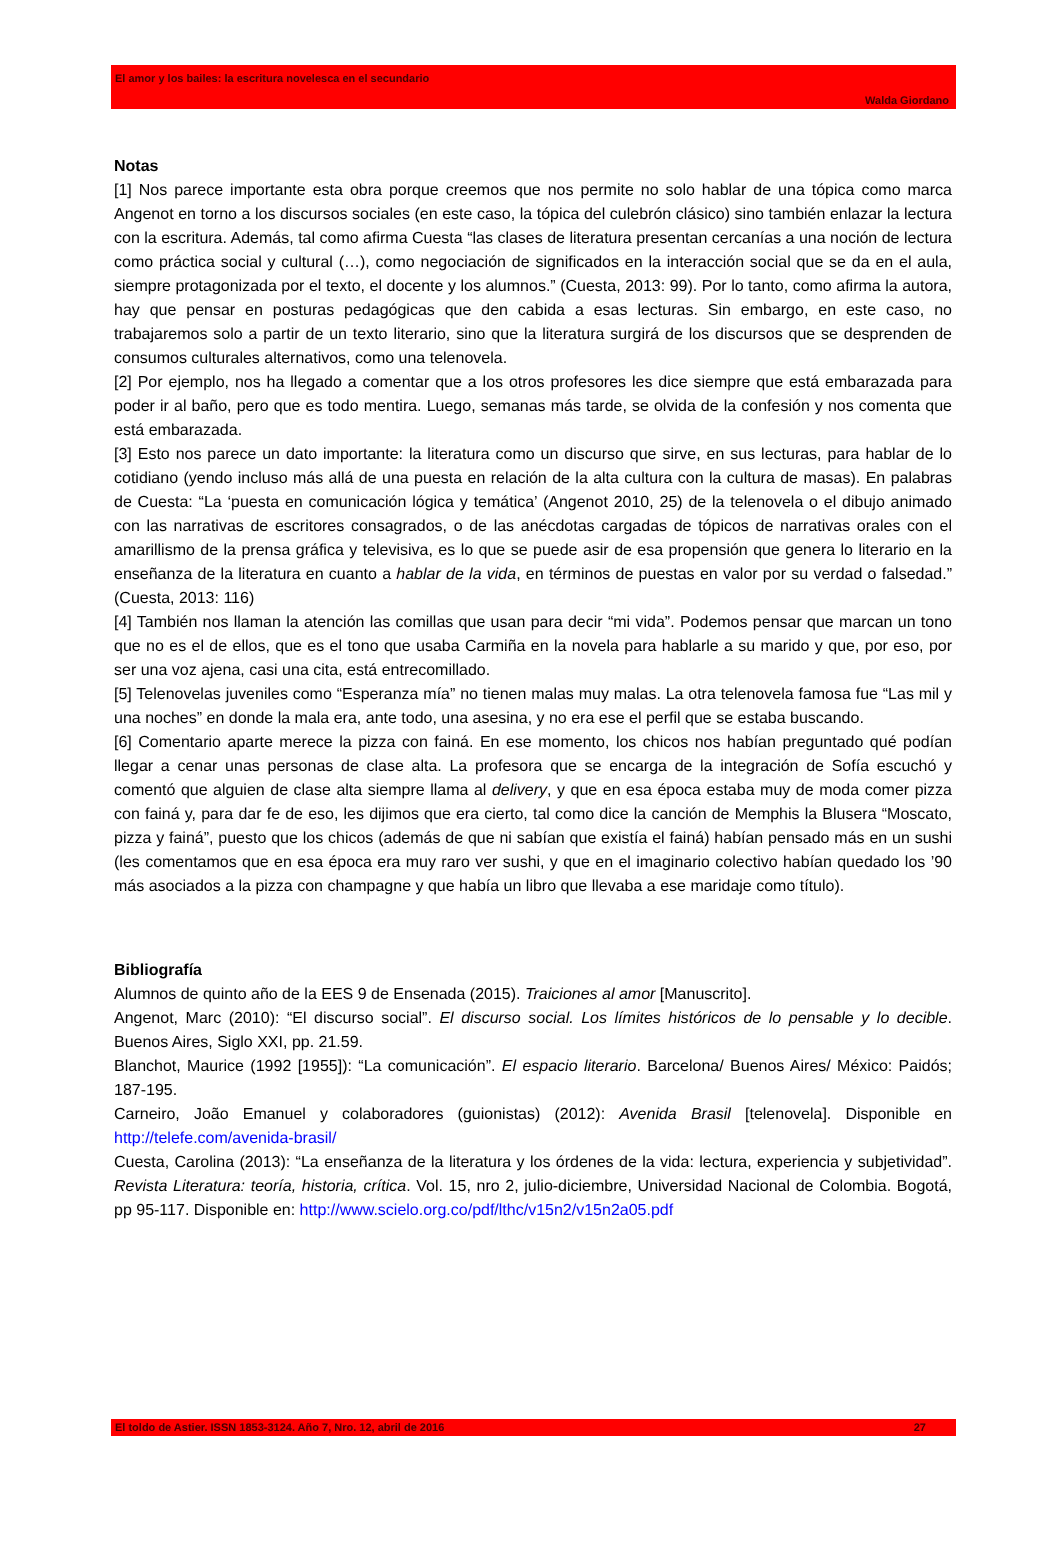El amor y los bailes: la escritura novelesca en el secundario
Walda Giordano
Notas
[1] Nos parece importante esta obra porque creemos que nos permite no solo hablar de una tópica como marca Angenot en torno a los discursos sociales (en este caso, la tópica del culebrón clásico) sino también enlazar la lectura con la escritura. Además, tal como afirma Cuesta “las clases de literatura presentan cercanías a una noción de lectura como práctica social y cultural (…), como negociación de significados en la interacción social que se da en el aula, siempre protagonizada por el texto, el docente y los alumnos.” (Cuesta, 2013: 99). Por lo tanto, como afirma la autora, hay que pensar en posturas pedagógicas que den cabida a esas lecturas. Sin embargo, en este caso, no trabajaremos solo a partir de un texto literario, sino que la literatura surgirá de los discursos que se desprenden de consumos culturales alternativos, como una telenovela.
[2] Por ejemplo, nos ha llegado a comentar que a los otros profesores les dice siempre que está embarazada para poder ir al baño, pero que es todo mentira. Luego, semanas más tarde, se olvida de la confesión y nos comenta que está embarazada.
[3] Esto nos parece un dato importante: la literatura como un discurso que sirve, en sus lecturas, para hablar de lo cotidiano (yendo incluso más allá de una puesta en relación de la alta cultura con la cultura de masas). En palabras de Cuesta: “La ‘puesta en comunicación lógica y temática’ (Angenot 2010, 25) de la telenovela o el dibujo animado con las narrativas de escritores consagrados, o de las anécdotas cargadas de tópicos de narrativas orales con el amarillismo de la prensa gráfica y televisiva, es lo que se puede asir de esa propensión que genera lo literario en la enseñanza de la literatura en cuanto a hablar de la vida, en términos de puestas en valor por su verdad o falsedad.” (Cuesta, 2013: 116)
[4] También nos llaman la atención las comillas que usan para decir “mi vida”. Podemos pensar que marcan un tono que no es el de ellos, que es el tono que usaba Carmiña en la novela para hablarle a su marido y que, por eso, por ser una voz ajena, casi una cita, está entrecomillado.
[5] Telenovelas juveniles como “Esperanza mía” no tienen malas muy malas. La otra telenovela famosa fue “Las mil y una noches” en donde la mala era, ante todo, una asesina, y no era ese el perfil que se estaba buscando.
[6] Comentario aparte merece la pizza con fainá. En ese momento, los chicos nos habían preguntado qué podían llegar a cenar unas personas de clase alta. La profesora que se encarga de la integración de Sofía escuchó y comentó que alguien de clase alta siempre llama al delivery, y que en esa época estaba muy de moda comer pizza con fainá y, para dar fe de eso, les dijimos que era cierto, tal como dice la canción de Memphis la Blusera “Moscato, pizza y fainá”, puesto que los chicos (además de que ni sabían que existía el fainá) habían pensado más en un sushi (les comentamos que en esa época era muy raro ver sushi, y que en el imaginario colectivo habían quedado los ’90 más asociados a la pizza con champagne y que había un libro que llevaba a ese maridaje como título).
Bibliografía
Alumnos de quinto año de la EES 9 de Ensenada (2015). Traiciones al amor [Manuscrito].
Angenot, Marc (2010): “El discurso social”. El discurso social. Los límites históricos de lo pensable y lo decible. Buenos Aires, Siglo XXI, pp. 21.59.
Blanchot, Maurice (1992 [1955]): “La comunicación”. El espacio literario. Barcelona/ Buenos Aires/ México: Paidós; 187-195.
Carneiro, João Emanuel y colaboradores (guionistas) (2012): Avenida Brasil [telenovela]. Disponible en http://telefe.com/avenida-brasil/
Cuesta, Carolina (2013): “La enseñanza de la literatura y los órdenes de la vida: lectura, experiencia y subjetividad”. Revista Literatura: teoría, historia, crítica. Vol. 15, nro 2, julio-diciembre, Universidad Nacional de Colombia. Bogotá, pp 95-117. Disponible en: http://www.scielo.org.co/pdf/lthc/v15n2/v15n2a05.pdf
El toldo de Astier. ISSN 1853-3124. Año 7, Nro. 12, abril de 2016 27